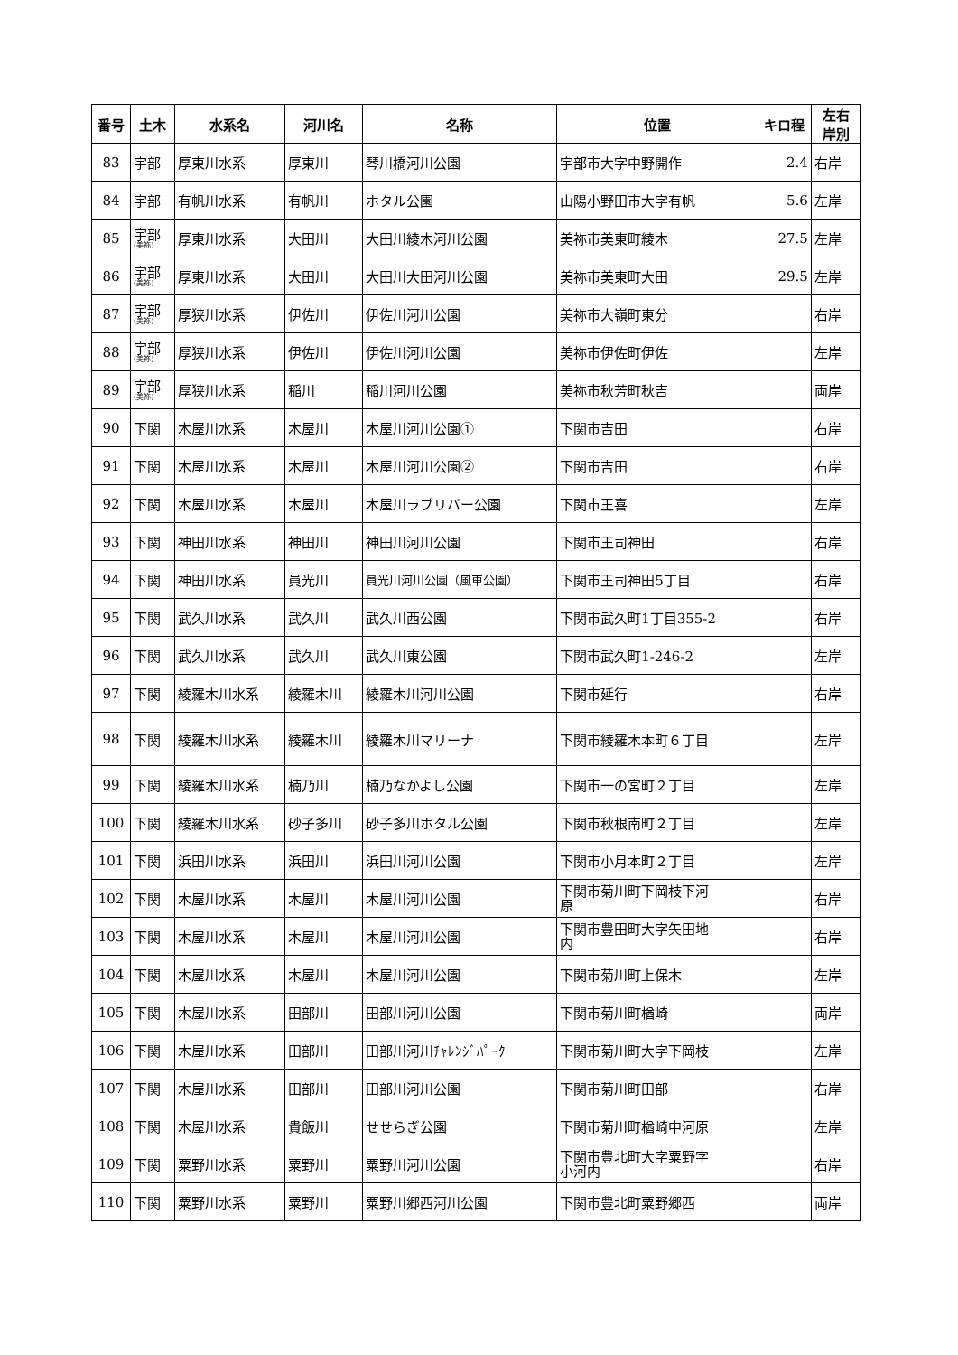| 番号 | 土木 | 水系名 | 河川名 | 名称 | 位置 | キロ程 | 左右 岸別 |
| --- | --- | --- | --- | --- | --- | --- | --- |
| 83 | 宇部 | 厚東川水系 | 厚東川 | 琴川橋河川公園 | 宇部市大字中野開作 | 2.4 | 右岸 |
| 84 | 宇部 | 有帆川水系 | 有帆川 | ホタル公園 | 山陽小野田市大字有帆 | 5.6 | 左岸 |
| 85 | 宇部 (美祢) | 厚東川水系 | 大田川 | 大田川綾木河川公園 | 美祢市美東町綾木 | 27.5 | 左岸 |
| 86 | 宇部 (美祢) | 厚東川水系 | 大田川 | 大田川大田河川公園 | 美祢市美東町大田 | 29.5 | 左岸 |
| 87 | 宇部 (美祢) | 厚狭川水系 | 伊佐川 | 伊佐川河川公園 | 美祢市大嶺町東分 | | 右岸 |
| 88 | 宇部 (美祢) | 厚狭川水系 | 伊佐川 | 伊佐川河川公園 | 美祢市伊佐町伊佐 | | 左岸 |
| 89 | 宇部 (美祢) | 厚狭川水系 | 稲川 | 稲川河川公園 | 美祢市秋芳町秋吉 | | 両岸 |
| 90 | 下関 | 木屋川水系 | 木屋川 | 木屋川河川公園① | 下関市吉田 | | 右岸 |
| 91 | 下関 | 木屋川水系 | 木屋川 | 木屋川河川公園② | 下関市吉田 | | 右岸 |
| 92 | 下関 | 木屋川水系 | 木屋川 | 木屋川ラブリバー公園 | 下関市王喜 | | 左岸 |
| 93 | 下関 | 神田川水系 | 神田川 | 神田川河川公園 | 下関市王司神田 | | 右岸 |
| 94 | 下関 | 神田川水系 | 員光川 | 員光川河川公園（風車公園） | 下関市王司神田5丁目 | | 右岸 |
| 95 | 下関 | 武久川水系 | 武久川 | 武久川西公園 | 下関市武久町1丁目355-2 | | 右岸 |
| 96 | 下関 | 武久川水系 | 武久川 | 武久川東公園 | 下関市武久町1-246-2 | | 左岸 |
| 97 | 下関 | 綾羅木川水系 | 綾羅木川 | 綾羅木川河川公園 | 下関市延行 | | 右岸 |
| 98 | 下関 | 綾羅木川水系 | 綾羅木川 | 綾羅木川マリーナ | 下関市綾羅木本町６丁目 | | 左岸 |
| 99 | 下関 | 綾羅木川水系 | 楠乃川 | 楠乃なかよし公園 | 下関市一の宮町２丁目 | | 左岸 |
| 100 | 下関 | 綾羅木川水系 | 砂子多川 | 砂子多川ホタル公園 | 下関市秋根南町２丁目 | | 左岸 |
| 101 | 下関 | 浜田川水系 | 浜田川 | 浜田川河川公園 | 下関市小月本町２丁目 | | 左岸 |
| 102 | 下関 | 木屋川水系 | 木屋川 | 木屋川河川公園 | 下関市菊川町下岡枝下河 原 | | 右岸 |
| 103 | 下関 | 木屋川水系 | 木屋川 | 木屋川河川公園 | 下関市豊田町大字矢田地 内 | | 右岸 |
| 104 | 下関 | 木屋川水系 | 木屋川 | 木屋川河川公園 | 下関市菊川町上保木 | | 左岸 |
| 105 | 下関 | 木屋川水系 | 田部川 | 田部川河川公園 | 下関市菊川町楢崎 | | 両岸 |
| 106 | 下関 | 木屋川水系 | 田部川 | 田部川河川ﾁｬﾚﾝｼﾞﾊﾟｰｸ | 下関市菊川町大字下岡枝 | | 左岸 |
| 107 | 下関 | 木屋川水系 | 田部川 | 田部川河川公園 | 下関市菊川町田部 | | 右岸 |
| 108 | 下関 | 木屋川水系 | 貴飯川 | せせらぎ公園 | 下関市菊川町楢崎中河原 | | 左岸 |
| 109 | 下関 | 粟野川水系 | 粟野川 | 粟野川河川公園 | 下関市豊北町大字粟野字 小河内 | | 右岸 |
| 110 | 下関 | 粟野川水系 | 粟野川 | 粟野川郷西河川公園 | 下関市豊北町粟野郷西 | | 両岸 |